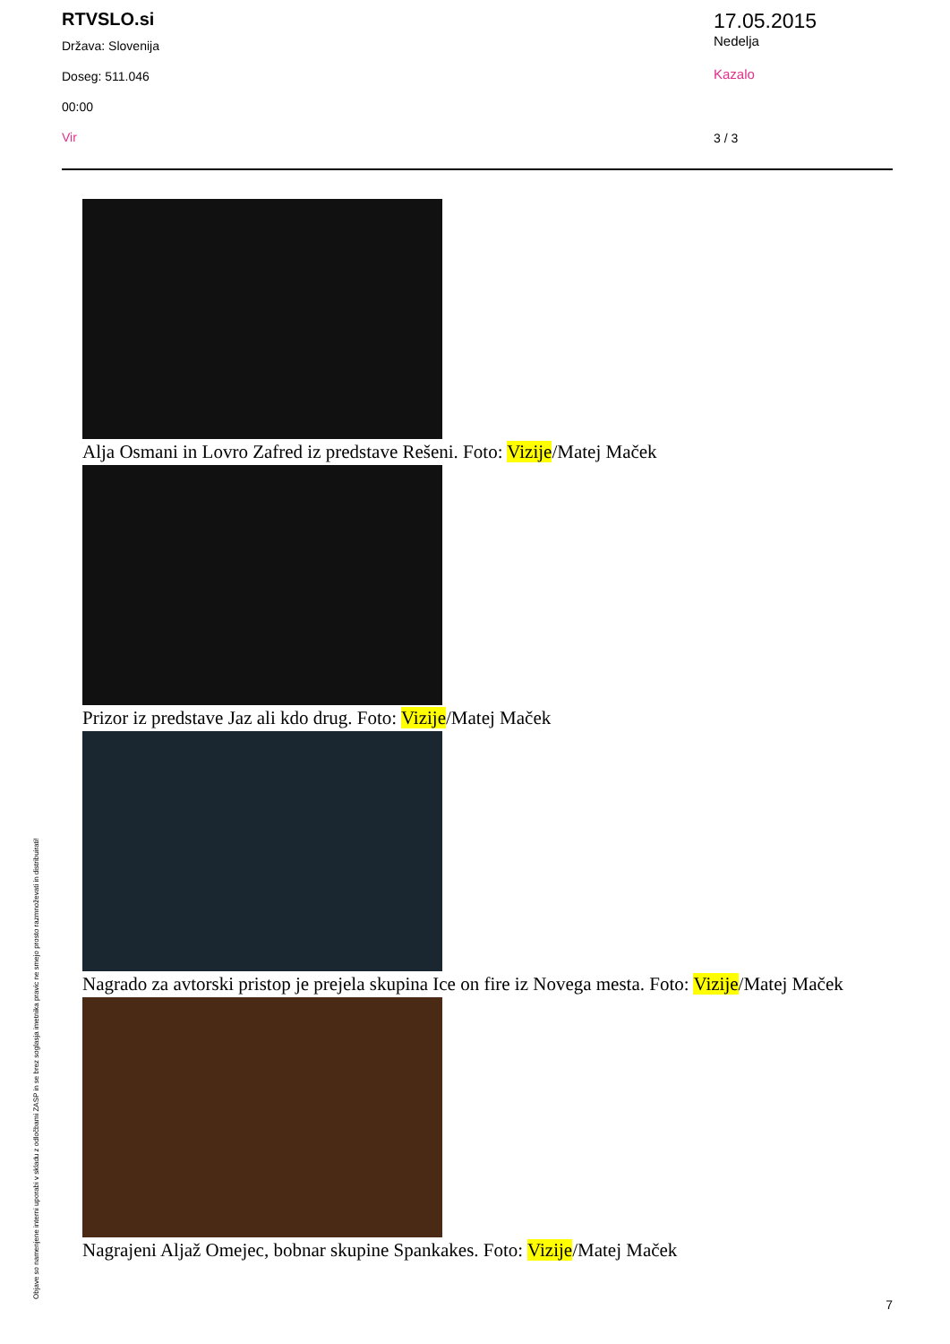RTVSLO.si
Država: Slovenija
Doseg: 511.046
00:00
Vir
17.05.2015
Nedelja
Kazalo
3 / 3
Alja Osmani in Lovro Zafred iz predstave Rešeni. Foto: Vizije/Matej Maček
Prizor iz predstave Jaz ali kdo drug. Foto: Vizije/Matej Maček
Nagrado za avtorski pristop je prejela skupina Ice on fire iz Novega mesta. Foto: Vizije/Matej Maček
Nagrajeni Aljaž Omejec, bobnar skupine Spankakes. Foto: Vizije/Matej Maček
Objave so namenjene interni uporabi v skladu z odločbami ZASP in se brez soglasja imetnika pravic ne smejo prosto razmnoževati in distribuirati! 7